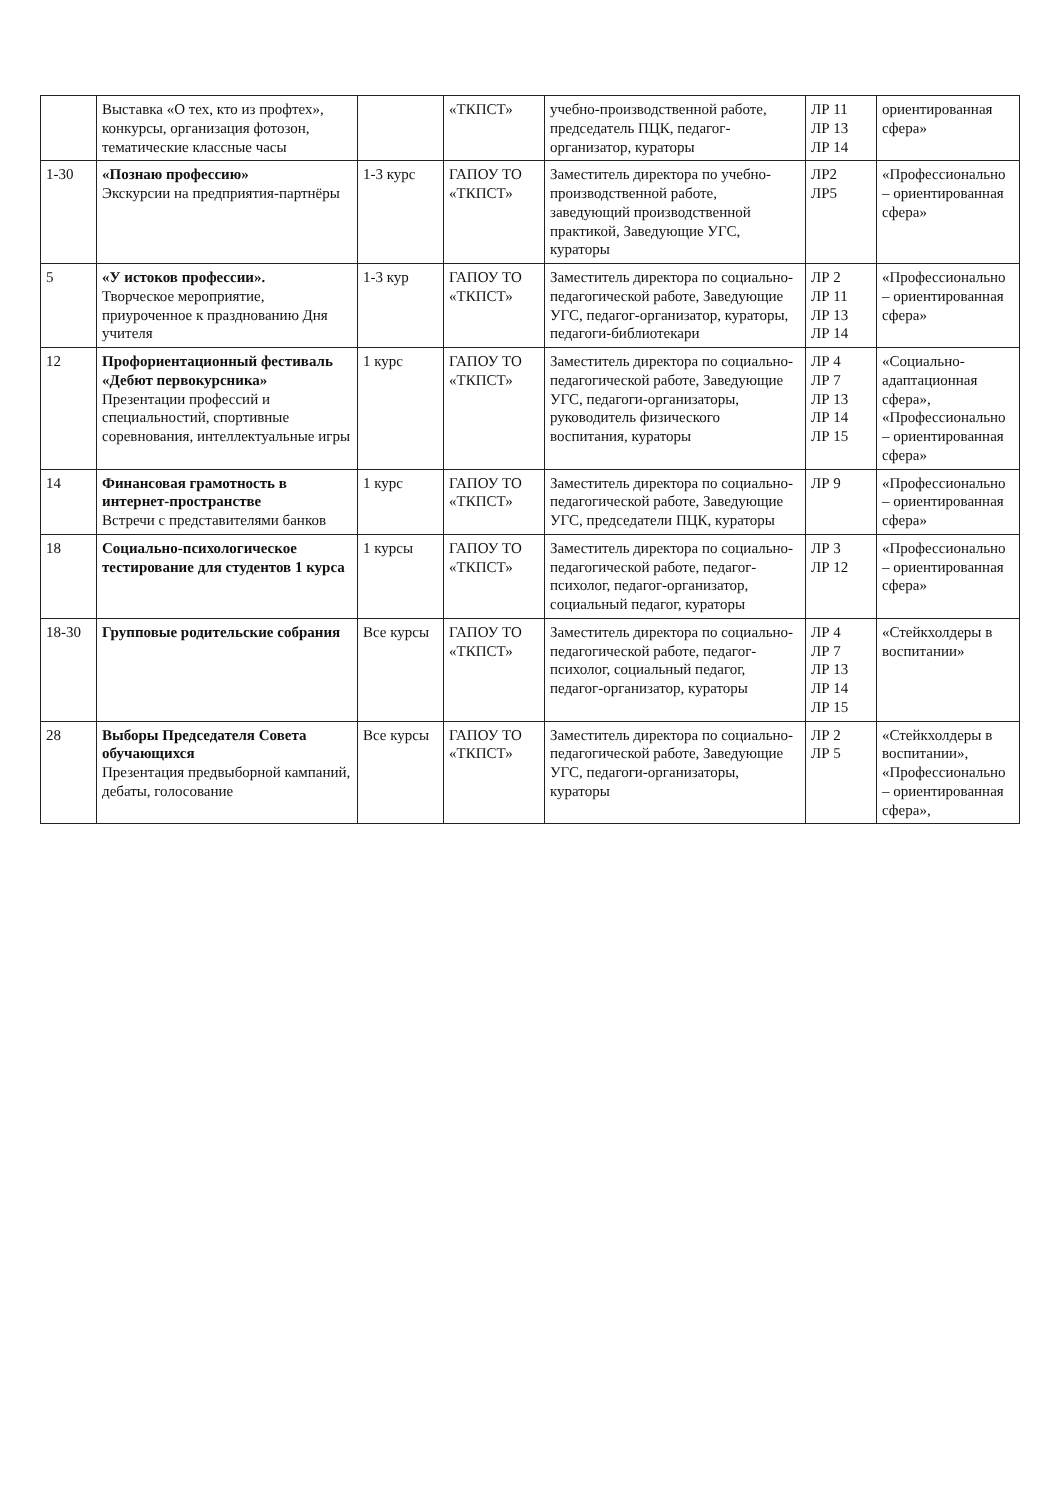| | Выставка «О тех, кто из профтех», конкурсы, организация фотозон, тематические классные часы | | «ТКПСТ» | учебно-производственной работе, председатель ПЦК, педагог-организатор, кураторы | ЛР 11 ЛР 13 ЛР 14 | ориентированная сфера» |
| 1-30 | «Познаю профессию» Экскурсии на предприятия-партнёры | 1-3 курс | ГАПОУ ТО «ТКПСТ» | Заместитель директора по учебно-производственной работе, заведующий производственной практикой, Заведующие УГС, кураторы | ЛР2 ЛР5 | «Профессионально – ориентированная сфера» |
| 5 | «У истоков профессии». Творческое мероприятие, приуроченное к празднованию Дня учителя | 1-3 кур | ГАПОУ ТО «ТКПСТ» | Заместитель директора по социально-педагогической работе, Заведующие УГС, педагог-организатор, кураторы, педагоги-библиотекари | ЛР 2 ЛР 11 ЛР 13 ЛР 14 | «Профессионально – ориентированная сфера» |
| 12 | Профориентационный фестиваль «Дебют первокурсника» Презентации профессий и специальностий, спортивные соревнования, интеллектуальные игры | 1 курс | ГАПОУ ТО «ТКПСТ» | Заместитель директора по социально-педагогической работе, Заведующие УГС, педагоги-организаторы, руководитель физического воспитания, кураторы | ЛР 4 ЛР 7 ЛР 13 ЛР 14 ЛР 15 | «Социально-адаптационная сфера», «Профессионально – ориентированная сфера» |
| 14 | Финансовая грамотность в интернет-пространстве Встречи с представителями банков | 1 курс | ГАПОУ ТО «ТКПСТ» | Заместитель директора по социально-педагогической работе, Заведующие УГС, председатели ПЦК, кураторы | ЛР 9 | «Профессионально – ориентированная сфера» |
| 18 | Социально-психологическое тестирование для студентов 1 курса | 1 курсы | ГАПОУ ТО «ТКПСТ» | Заместитель директора по социально-педагогической работе, педагог-психолог, педагог-организатор, социальный педагог, кураторы | ЛР 3 ЛР 12 | «Профессионально – ориентированная сфера» |
| 18-30 | Групповые родительские собрания | Все курсы | ГАПОУ ТО «ТКПСТ» | Заместитель директора по социально-педагогической работе, педагог-психолог, социальный педагог, педагог-организатор, кураторы | ЛР 4 ЛР 7 ЛР 13 ЛР 14 ЛР 15 | «Стейкхолдеры в воспитании» |
| 28 | Выборы Председателя Совета обучающихся Презентация предвыборной кампаний, дебаты, голосование | Все курсы | ГАПОУ ТО «ТКПСТ» | Заместитель директора по социально-педагогической работе, Заведующие УГС, педагоги-организаторы, кураторы | ЛР 2 ЛР 5 | «Стейкхолдеры в воспитании», «Профессионально – ориентированная сфера», |